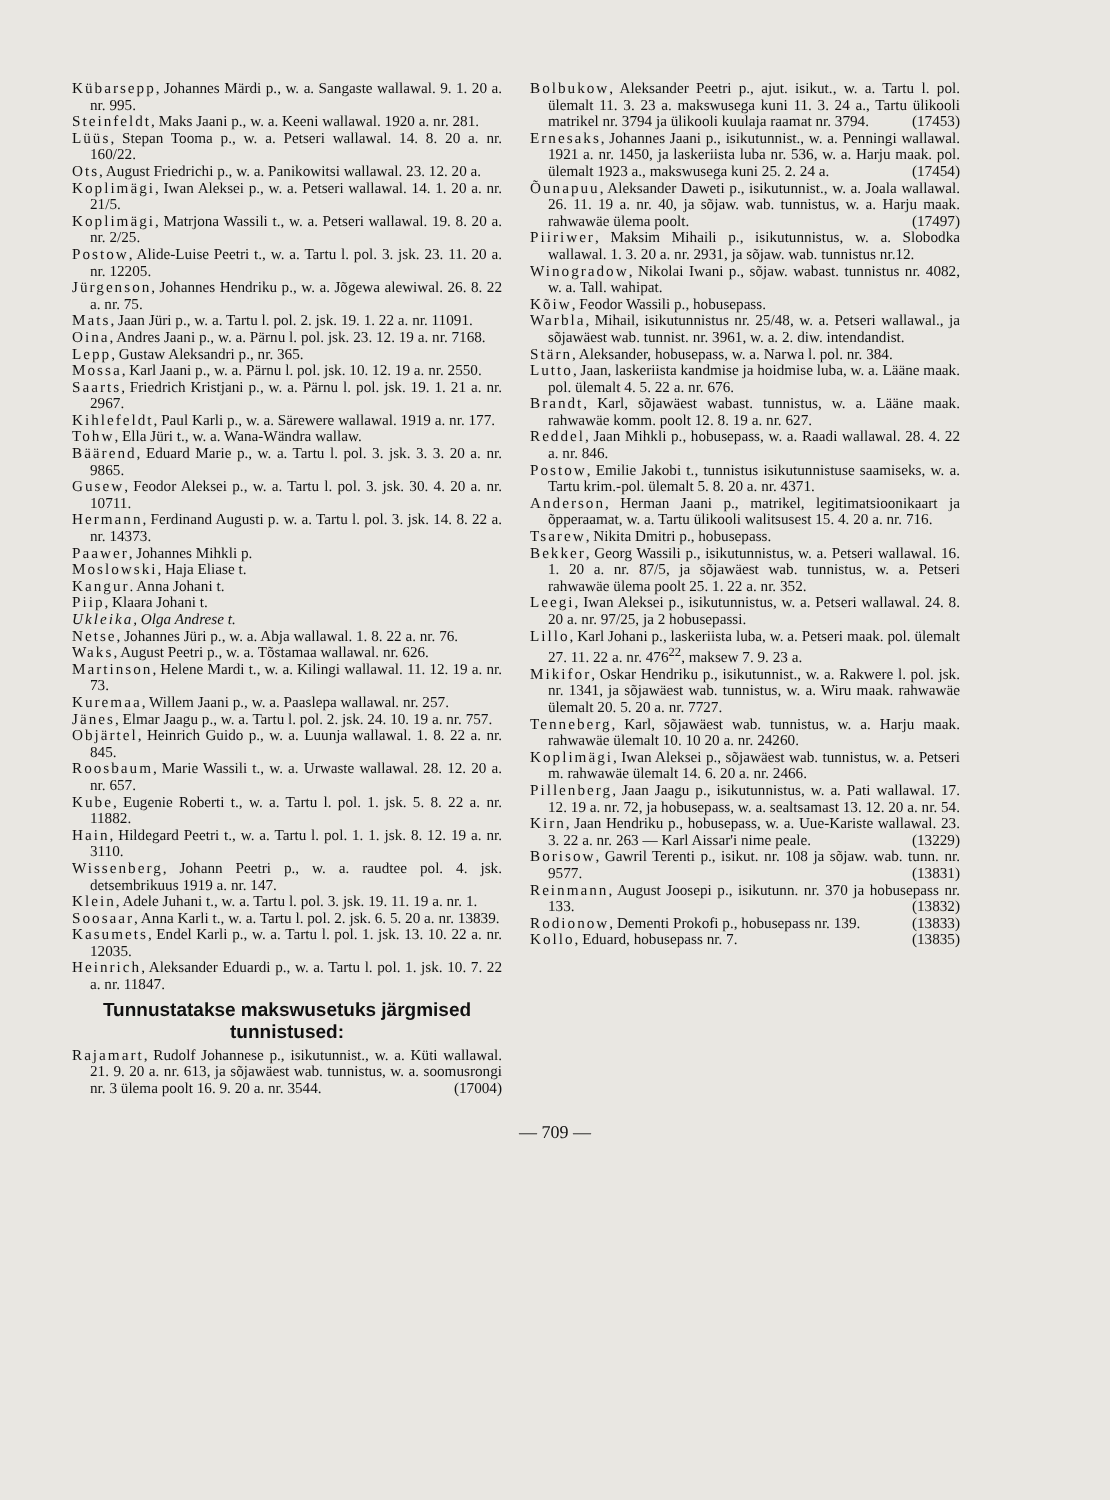Kübarsepp, Johannes Märdi p., w. a. Sangaste wallawal. 9. 1. 20 a. nr. 995.
Steinfeldt, Maks Jaani p., w. a. Keeni wallawal. 1920 a. nr. 281.
Lüüs, Stepan Tooma p., w. a. Petseri wallawal. 14. 8. 20 a. nr. 160/22.
Ots, August Friedrichi p., w. a. Panikowitsi wallawal. 23. 12. 20 a.
Koplimägi, Iwan Aleksei p., w. a. Petseri wallawal. 14. 1. 20 a. nr. 21/5.
Koplimägi, Matrjona Wassili t., w. a. Petseri wallawal. 19. 8. 20 a. nr. 2/25.
Postow, Alide-Luise Peetri t., w. a. Tartu l. pol. 3. jsk. 23. 11. 20 a. nr. 12205.
Jürgenson, Johannes Hendriku p., w. a. Jõgewa alewiwal. 26. 8. 22 a. nr. 75.
Mats, Jaan Jüri p., w. a. Tartu l. pol. 2. jsk. 19. 1. 22 a. nr. 11091.
Oina, Andres Jaani p., w. a. Pärnu l. pol. jsk. 23. 12. 19 a. nr. 7168.
Lepp, Gustaw Aleksandri p., nr. 365.
Mossa, Karl Jaani p., w. a. Pärnu l. pol. jsk. 10. 12. 19 a. nr. 2550.
Saarts, Friedrich Kristjani p., w. a. Pärnu l. pol. jsk. 19. 1. 21 a. nr. 2967.
Kihlefeldt, Paul Karli p., w. a. Särewere wallawal. 1919 a. nr. 177.
Tohw, Ella Jüri t., w. a. Wana-Wändra wallaw.
Bäärend, Eduard Marie p., w. a. Tartu l. pol. 3. jsk. 3. 3. 20 a. nr. 9865.
Gusew, Feodor Aleksei p., w. a. Tartu l. pol. 3. jsk. 30. 4. 20 a. nr. 10711.
Hermann, Ferdinand Augusti p. w. a. Tartu l. pol. 3. jsk. 14. 8. 22 a. nr. 14373.
Paawer, Johannes Mihkli p.
Moslowski, Haja Eliase t.
Kangur. Anna Johani t.
Piip, Klaara Johani t.
Ukleika, Olga Andrese t.
Netse, Johannes Jüri p., w. a. Abja wallawal. 1. 8. 22 a. nr. 76.
Waks, August Peetri p., w. a. Tõstamaa wallawal. nr. 626.
Martinson, Helene Mardi t., w. a. Kilingi wallawal. 11. 12. 19 a. nr. 73.
Kuremaa, Willem Jaani p., w. a. Paaslepa wallawal. nr. 257.
Jänes, Elmar Jaagu p., w. a. Tartu l. pol. 2. jsk. 24. 10. 19 a. nr. 757.
Objärtel, Heinrich Guido p., w. a. Luunja wallawal. 1. 8. 22 a. nr. 845.
Roosbaum, Marie Wassili t., w. a. Urwaste wallawal. 28. 12. 20 a. nr. 657.
Kube, Eugenie Roberti t., w. a. Tartu l. pol. 1. jsk. 5. 8. 22 a. nr. 11882.
Hain, Hildegard Peetri t., w. a. Tartu l. pol. 1. 1. jsk. 8. 12. 19 a. nr. 3110.
Wissenberg, Johann Peetri p., w. a. raudtee pol. 4. jsk. detsembrikuus 1919 a. nr. 147.
Klein, Adele Juhani t., w. a. Tartu l. pol. 3. jsk. 19. 11. 19 a. nr. 1.
Soosaar, Anna Karli t., w. a. Tartu l. pol. 2. jsk. 6. 5. 20 a. nr. 13839.
Kasumets, Endel Karli p., w. a. Tartu l. pol. 1. jsk. 13. 10. 22 a. nr. 12035.
Heinrich, Aleksander Eduardi p., w. a. Tartu l. pol. 1. jsk. 10. 7. 22 a. nr. 11847.
Tunnustatakse makswusetuks järgmised tunnistused:
Rajamart, Rudolf Johannese p., isikutunnist., w. a. Küti wallawal. 21. 9. 20 a. nr. 613, ja sõjawäest wab. tunnistus, w. a. soomusrongi nr. 3 ülema poolt 16. 9. 20 a. nr. 3544. (17004)
Bolbukow, Aleksander Peetri p., ajut. isikut., w. a. Tartu l. pol. ülemalt 11. 3. 23 a. makswusega kuni 11. 3. 24 a., Tartu ülikooli matrikel nr. 3794 ja ülikooli kuulaja raamat nr. 3794. (17453)
Ernesaks, Johannes Jaani p., isikutunnist., w. a. Penningi wallawal. 1921 a. nr. 1450, ja laskeriista luba nr. 536, w. a. Harju maak. pol. ülemalt 1923 a., makswusega kuni 25. 2. 24 a. (17454)
Õunapuu, Aleksander Daweti p., isikutunnist., w. a. Joala wallawal. 26. 11. 19 a. nr. 40, ja sõjaw. wab. tunnistus, w. a. Harju maak. rahwawäe ülema poolt. (17497)
Piiriwer, Maksim Mihaili p., isikutunnistus, w. a. Slobodka wallawal. 1. 3. 20 a. nr. 2931, ja sõjaw. wab. tunnistus nr.12.
Winogradow, Nikolai Iwani p., sõjaw. wabast. tunnistus nr. 4082, w. a. Tall. wahipat.
Kõiw, Feodor Wassili p., hobusepass.
Warbla, Mihail, isikutunnistus nr. 25/48, w. a. Petseri wallawal., ja sõjawäest wab. tunnist. nr. 3961, w. a. 2. diw. intendandist.
Stärn, Aleksander, hobusepass, w. a. Narwa l. pol. nr. 384.
Lutto, Jaan, laskeriista kandmise ja hoidmise luba, w. a. Lääne maak. pol. ülemalt 4. 5. 22 a. nr. 676.
Brandt, Karl, sõjawäest wabast. tunnistus, w. a. Lääne maak. rahwawäe komm. poolt 12. 8. 19 a. nr. 627.
Reddel, Jaan Mihkli p., hobusepass, w. a. Raadi wallawal. 28. 4. 22 a. nr. 846.
Postow, Emilie Jakobi t., tunnistus isikutunnistuse saamiseks, w. a. Tartu krim.-pol. ülemalt 5. 8. 20 a. nr. 4371.
Anderson, Herman Jaani p., matrikel, legitimatsioonikaart ja õpperaamat, w. a. Tartu ülikooli walitsusest 15. 4. 20 a. nr. 716.
Tsarew, Nikita Dmitri p., hobusepass.
Bekker, Georg Wassili p., isikutunnistus, w. a. Petseri wallawal. 16. 1. 20 a. nr. 87/5, ja sõjawäest wab. tunnistus, w. a. Petseri rahwawäe ülema poolt 25. 1. 22 a. nr. 352.
Leegi, Iwan Aleksei p., isikutunnistus, w. a. Petseri wallawal. 24. 8. 20 a. nr. 97/25, ja 2 hobusepassi.
Lillo, Karl Johani p., laskeriista luba, w. a. Petseri maak. pol. ülemalt 27. 11. 22 a. nr. 476<sup>22</sup>, maksew 7. 9. 23 a.
Mikifor, Oskar Hendriku p., isikutunnist., w. a. Rakwere l. pol. jsk. nr. 1341, ja sõjawäest wab. tunnistus, w. a. Wiru maak. rahwawäe ülemalt 20. 5. 20 a. nr. 7727.
Tenneberg, Karl, sõjawäest wab. tunnistus, w. a. Harju maak. rahwawäe ülemalt 10. 10 20 a. nr. 24260.
Koplimägi, Iwan Aleksei p., sõjawäest wab. tunnistus, w. a. Petseri m. rahwawäe ülemalt 14. 6. 20 a. nr. 2466.
Pillenberg, Jaan Jaagu p., isikutunnistus, w. a. Pati wallawal. 17. 12. 19 a. nr. 72, ja hobusepass, w. a. sealtsamast 13. 12. 20 a. nr. 54.
Kirn, Jaan Hendriku p., hobusepass, w. a. Uue-Kariste wallawal. 23. 3. 22 a. nr. 263 — Karl Aissar'i nime peale. (13229)
Borisow, Gawril Terenti p., isikut. nr. 108 ja sõjaw. wab. tunn. nr. 9577. (13831)
Reinmann, August Joosepi p., isikutunn. nr. 370 ja hobusepass nr. 133. (13832)
Rodionow, Dementi Prokofi p., hobusepass nr. 139. (13833)
Kollo, Eduard, hobusepass nr. 7. (13835)
— 709 —